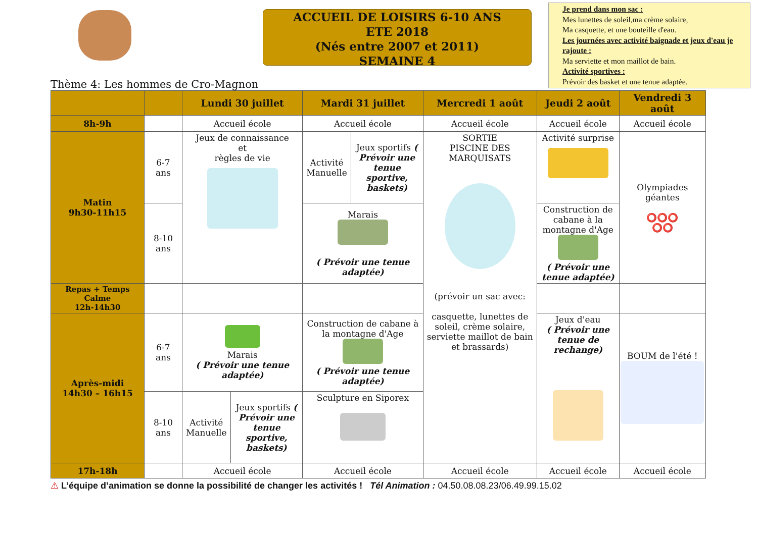ACCUEIL DE LOISIRS 6-10 ANS
ETE 2018
(Nés entre 2007 et 2011)
SEMAINE 4
Je prend dans mon sac :
Mes lunettes de soleil,ma crème solaire,
Ma casquette, et une bouteille d'eau.
Les journées avec activité baignade et jeux d'eau je rajoute :
Ma serviette et mon maillot de bain.
Activité sportives :
Prévoir des basket et une tenue adaptée.
Thème 4: Les hommes de Cro-Magnon
| | | Lundi 30 juillet | | Mardi 31 juillet | | Mercredi 1 août | Jeudi 2 août | Vendredi 3 août |
| --- | --- | --- | --- | --- | --- | --- | --- | --- |
| 8h-9h | | Accueil école | | Accueil école | | Accueil école | Accueil école | Accueil école |
| Matin 9h30-11h15 | 6-7 ans | Jeux de connaissance et règles de vie | | Activité Manuelle | Jeux sportifs ( Prévoir une tenue sportive, baskets) | SORTIE PISCINE DES MARQUISATS (prévoir un sac avec: casquette, lunettes de soleil, crème solaire, serviette maillot de bain et brassards) | Activité surprise | Olympiades géantes ⭕⭕⭕ ⭕⭕ |
| | 8-10 ans | | | Marais ( Prévoir une tenue adaptée) | | | Construction de cabane à la montagne d'Age ( Prévoir une tenue adaptée) | |
| Repas + Temps Calme 12h-14h30 | | | | | | | | |
| Après-midi 14h30 – 16h15 | 6-7 ans | Marais ( Prévoir une tenue adaptée) | | Construction de cabane à la montagne d'Age ( Prévoir une tenue adaptée) | | | Jeux d'eau ( Prévoir une tenue de rechange) | BOUM de l'été ! |
| | 8-10 ans | Activité Manuelle | Jeux sportifs ( Prévoir une tenue sportive, baskets) | Sculpture en Siporex | | | | |
| 17h-18h | | Accueil école | | Accueil école | | Accueil école | Accueil école | Accueil école |
⚠ L’équipe d’animation se donne la possibilité de changer les activités ! Tél Animation : 04.50.08.08.23/06.49.99.15.02